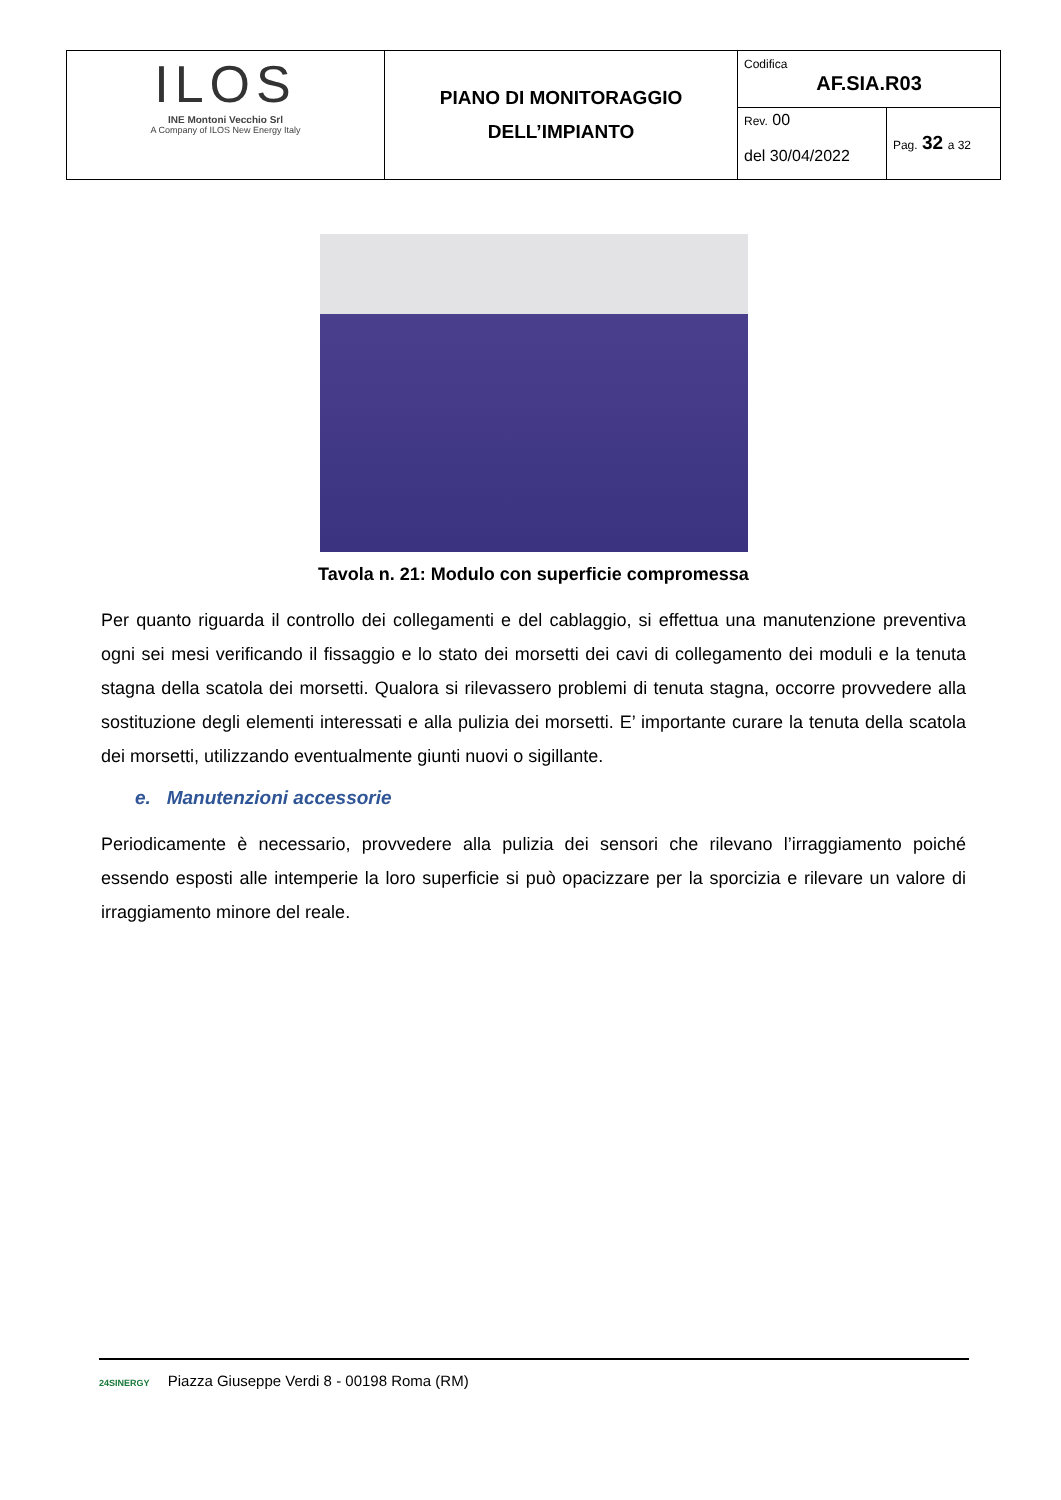| ILOS INE Montoni Vecchio Srl A Company of ILOS New Energy Italy | PIANO DI MONITORAGGIO DELL’IMPIANTO | Codifica AF.SIA.R03 | |
| | | Rev. 00 del 30/04/2022 | Pag. 32 a 32 |
Tavola n. 21: Modulo con superficie compromessa
Per quanto riguarda il controllo dei collegamenti e del cablaggio, si effettua una manutenzione preventiva ogni sei mesi verificando il fissaggio e lo stato dei morsetti dei cavi di collegamento dei moduli e la tenuta stagna della scatola dei morsetti. Qualora si rilevassero problemi di tenuta stagna, occorre provvedere alla sostituzione degli elementi interessati e alla pulizia dei morsetti. E’ importante curare la tenuta della scatola dei morsetti, utilizzando eventualmente giunti nuovi o sigillante.
e. Manutenzioni accessorie
Periodicamente è necessario, provvedere alla pulizia dei sensori che rilevano l’irraggiamento poiché essendo esposti alle intemperie la loro superficie si può opacizzare per la sporcizia e rilevare un valore di irraggiamento minore del reale.
24SINERGY Piazza Giuseppe Verdi 8 - 00198 Roma (RM)